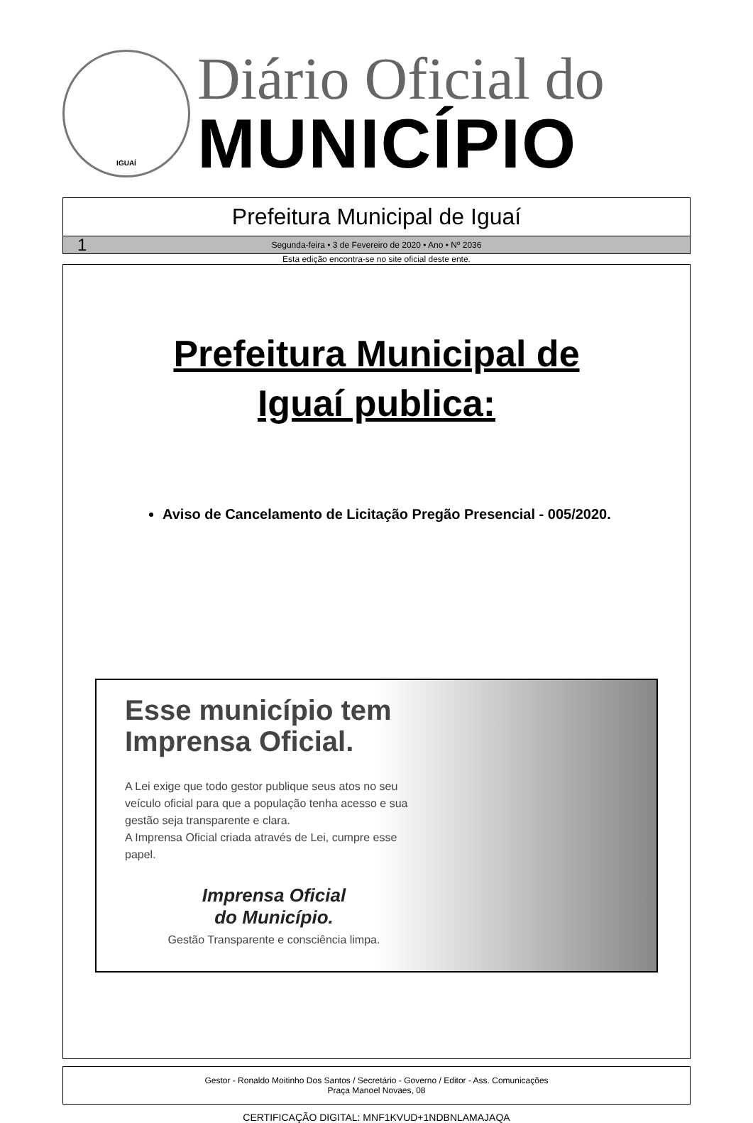IGUAÍ
Diário Oficial do
MUNICÍPIO
Prefeitura Municipal de Iguaí
1 Segunda-feira • 3 de Fevereiro de 2020 • Ano • Nº 2036
Esta edição encontra-se no site oficial deste ente.
Prefeitura Municipal de
Iguaí publica:
Aviso de Cancelamento de Licitação Pregão Presencial - 005/2020.
Esse município tem Imprensa Oficial.
A Lei exige que todo gestor publique seus atos no seu veículo oficial para que a população tenha acesso e sua gestão seja transparente e clara.
A Imprensa Oficial criada através de Lei, cumpre esse papel.
Imprensa Oficial
do Município.
Gestão Transparente e consciência limpa.
Gestor - Ronaldo Moitinho Dos Santos / Secretário - Governo / Editor - Ass. Comunicações
Praça Manoel Novaes, 08
CERTIFICAÇÃO DIGITAL: MNF1KVUD+1NDBNLAMAJAQA